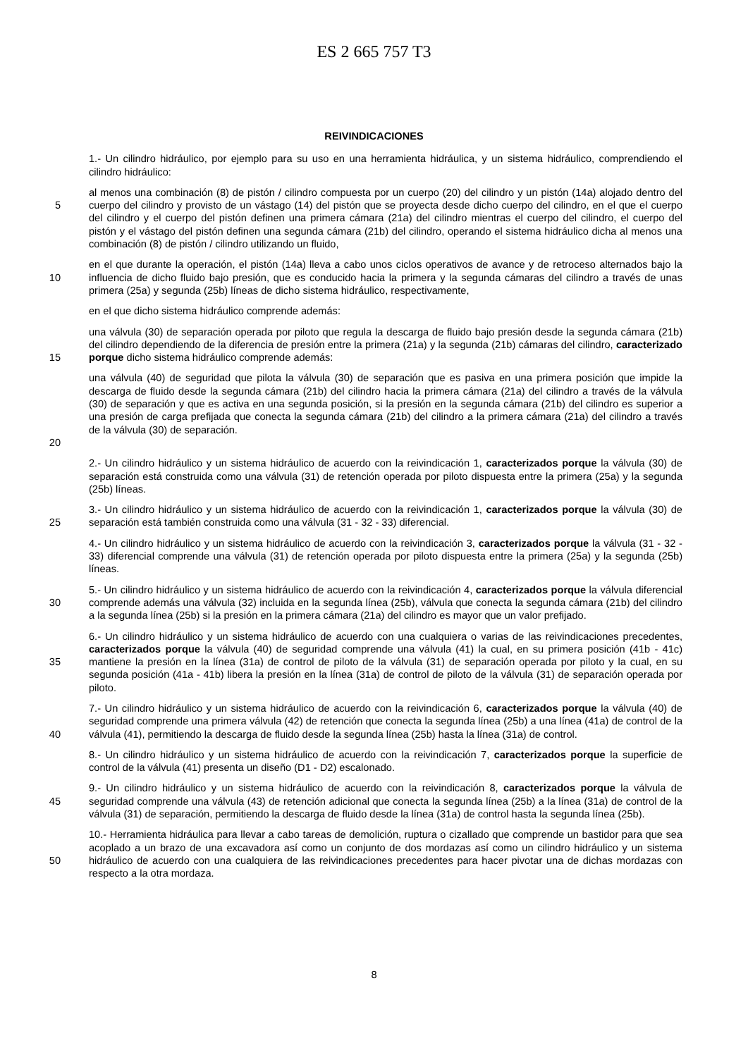ES 2 665 757 T3
REIVINDICACIONES
1.- Un cilindro hidráulico, por ejemplo para su uso en una herramienta hidráulica, y un sistema hidráulico, comprendiendo el cilindro hidráulico:
5 al menos una combinación (8) de pistón / cilindro compuesta por un cuerpo (20) del cilindro y un pistón (14a) alojado dentro del cuerpo del cilindro y provisto de un vástago (14) del pistón que se proyecta desde dicho cuerpo del cilindro, en el que el cuerpo del cilindro y el cuerpo del pistón definen una primera cámara (21a) del cilindro mientras el cuerpo del cilindro, el cuerpo del pistón y el vástago del pistón definen una segunda cámara (21b) del cilindro, operando el sistema hidráulico dicha al menos una combinación (8) de pistón / cilindro utilizando un fluido,
10 en el que durante la operación, el pistón (14a) lleva a cabo unos ciclos operativos de avance y de retroceso alternados bajo la influencia de dicho fluido bajo presión, que es conducido hacia la primera y la segunda cámaras del cilindro a través de unas primera (25a) y segunda (25b) líneas de dicho sistema hidráulico, respectivamente,
en el que dicho sistema hidráulico comprende además:
15 una válvula (30) de separación operada por piloto que regula la descarga de fluido bajo presión desde la segunda cámara (21b) del cilindro dependiendo de la diferencia de presión entre la primera (21a) y la segunda (21b) cámaras del cilindro, caracterizado porque dicho sistema hidráulico comprende además:
20 una válvula (40) de seguridad que pilota la válvula (30) de separación que es pasiva en una primera posición que impide la descarga de fluido desde la segunda cámara (21b) del cilindro hacia la primera cámara (21a) del cilindro a través de la válvula (30) de separación y que es activa en una segunda posición, si la presión en la segunda cámara (21b) del cilindro es superior a una presión de carga prefijada que conecta la segunda cámara (21b) del cilindro a la primera cámara (21a) del cilindro a través de la válvula (30) de separación.
2.- Un cilindro hidráulico y un sistema hidráulico de acuerdo con la reivindicación 1, caracterizados porque la válvula (30) de separación está construida como una válvula (31) de retención operada por piloto dispuesta entre la primera (25a) y la segunda (25b) líneas.
25 3.- Un cilindro hidráulico y un sistema hidráulico de acuerdo con la reivindicación 1, caracterizados porque la válvula (30) de separación está también construida como una válvula (31 - 32 - 33) diferencial.
4.- Un cilindro hidráulico y un sistema hidráulico de acuerdo con la reivindicación 3, caracterizados porque la válvula (31 - 32 - 33) diferencial comprende una válvula (31) de retención operada por piloto dispuesta entre la primera (25a) y la segunda (25b) líneas.
30 5.- Un cilindro hidráulico y un sistema hidráulico de acuerdo con la reivindicación 4, caracterizados porque la válvula diferencial comprende además una válvula (32) incluida en la segunda línea (25b), válvula que conecta la segunda cámara (21b) del cilindro a la segunda línea (25b) si la presión en la primera cámara (21a) del cilindro es mayor que un valor prefijado.
35 6.- Un cilindro hidráulico y un sistema hidráulico de acuerdo con una cualquiera o varias de las reivindicaciones precedentes, caracterizados porque la válvula (40) de seguridad comprende una válvula (41) la cual, en su primera posición (41b - 41c) mantiene la presión en la línea (31a) de control de piloto de la válvula (31) de separación operada por piloto y la cual, en su segunda posición (41a - 41b) libera la presión en la línea (31a) de control de piloto de la válvula (31) de separación operada por piloto.
40 7.- Un cilindro hidráulico y un sistema hidráulico de acuerdo con la reivindicación 6, caracterizados porque la válvula (40) de seguridad comprende una primera válvula (42) de retención que conecta la segunda línea (25b) a una línea (41a) de control de la válvula (41), permitiendo la descarga de fluido desde la segunda línea (25b) hasta la línea (31a) de control.
8.- Un cilindro hidráulico y un sistema hidráulico de acuerdo con la reivindicación 7, caracterizados porque la superficie de control de la válvula (41) presenta un diseño (D1 - D2) escalonado.
45 9.- Un cilindro hidráulico y un sistema hidráulico de acuerdo con la reivindicación 8, caracterizados porque la válvula de seguridad comprende una válvula (43) de retención adicional que conecta la segunda línea (25b) a la línea (31a) de control de la válvula (31) de separación, permitiendo la descarga de fluido desde la línea (31a) de control hasta la segunda línea (25b).
50 10.- Herramienta hidráulica para llevar a cabo tareas de demolición, ruptura o cizallado que comprende un bastidor para que sea acoplado a un brazo de una excavadora así como un conjunto de dos mordazas así como un cilindro hidráulico y un sistema hidráulico de acuerdo con una cualquiera de las reivindicaciones precedentes para hacer pivotar una de dichas mordazas con respecto a la otra mordaza.
8